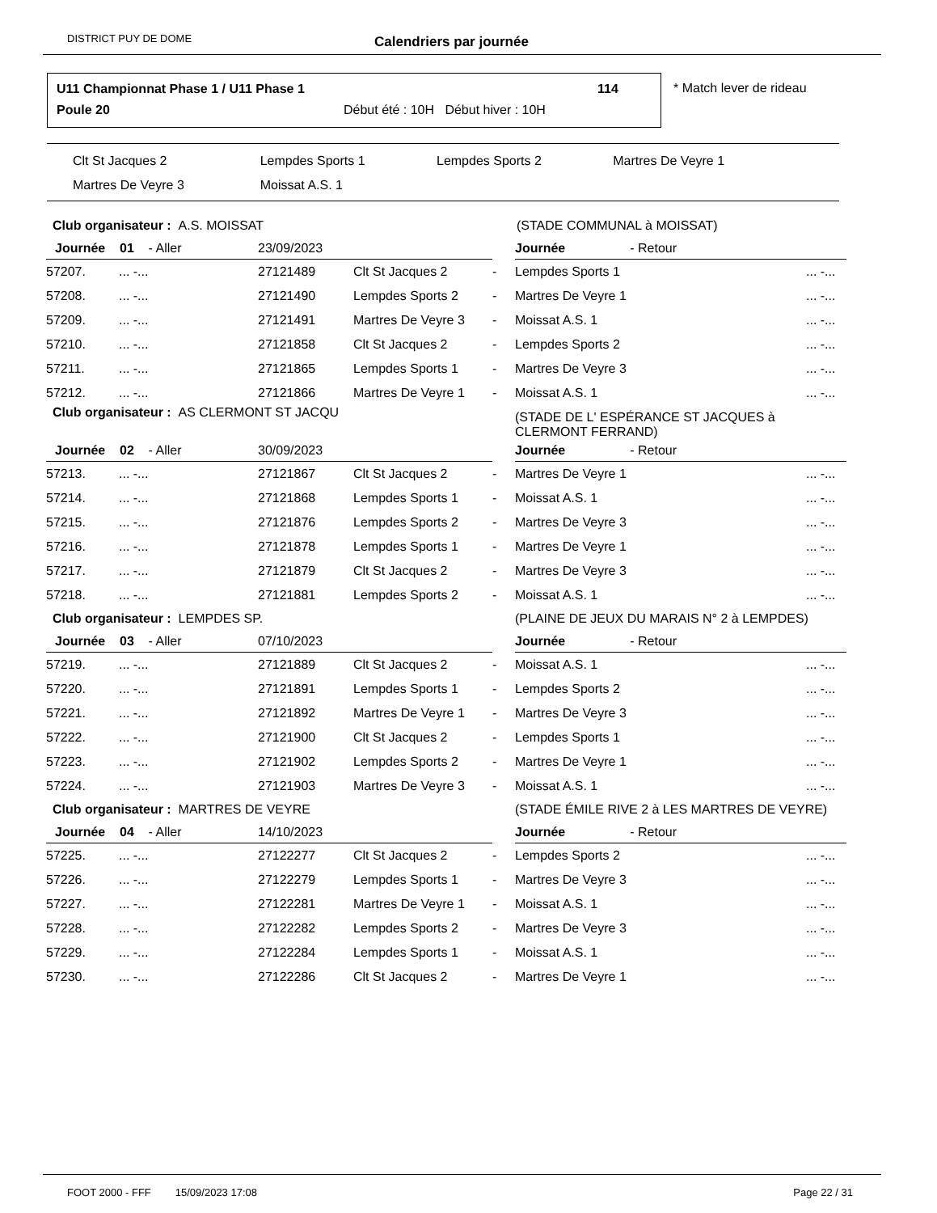DISTRICT PUY DE DOME Calendriers par journée
U11 Championnat Phase 1 / U11 Phase 1
114
Poule 20
Début été : 10H Début hiver : 10H
* Match lever de rideau
| Clt St Jacques 2 | Lempdes Sports 1 | Lempdes Sports 2 | Martres De Veyre 1 |
| Martres De Veyre 3 | Moissat A.S. 1 | | |
| Club organisateur : A.S. MOISSAT | | | | | (STADE COMMUNAL à MOISSAT) | |
| Journée 01 - Aller | | 23/09/2023 | | | Journée - Retour | |
| 57207. | ... -... | 27121489 | Clt St Jacques 2 | - | Lempdes Sports 1 | ... -... |
| 57208. | ... -... | 27121490 | Lempdes Sports 2 | - | Martres De Veyre 1 | ... -... |
| 57209. | ... -... | 27121491 | Martres De Veyre 3 | - | Moissat A.S. 1 | ... -... |
| 57210. | ... -... | 27121858 | Clt St Jacques 2 | - | Lempdes Sports 2 | ... -... |
| 57211. | ... -... | 27121865 | Lempdes Sports 1 | - | Martres De Veyre 3 | ... -... |
| 57212. | ... -... | 27121866 | Martres De Veyre 1 | - | Moissat A.S. 1 | ... -... |
| Club organisateur : AS CLERMONT ST JACQU | | | | | (STADE DE L' ESPÉRANCE ST JACQUES à CLERMONT FERRAND) | |
| Journée 02 - Aller | | 30/09/2023 | | | Journée - Retour | |
| 57213. | ... -... | 27121867 | Clt St Jacques 2 | - | Martres De Veyre 1 | ... -... |
| 57214. | ... -... | 27121868 | Lempdes Sports 1 | - | Moissat A.S. 1 | ... -... |
| 57215. | ... -... | 27121876 | Lempdes Sports 2 | - | Martres De Veyre 3 | ... -... |
| 57216. | ... -... | 27121878 | Lempdes Sports 1 | - | Martres De Veyre 1 | ... -... |
| 57217. | ... -... | 27121879 | Clt St Jacques 2 | - | Martres De Veyre 3 | ... -... |
| 57218. | ... -... | 27121881 | Lempdes Sports 2 | - | Moissat A.S. 1 | ... -... |
| Club organisateur : LEMPDES SP. | | | | | (PLAINE DE JEUX DU MARAIS N° 2 à LEMPDES) | |
| Journée 03 - Aller | | 07/10/2023 | | | Journée - Retour | |
| 57219. | ... -... | 27121889 | Clt St Jacques 2 | - | Moissat A.S. 1 | ... -... |
| 57220. | ... -... | 27121891 | Lempdes Sports 1 | - | Lempdes Sports 2 | ... -... |
| 57221. | ... -... | 27121892 | Martres De Veyre 1 | - | Martres De Veyre 3 | ... -... |
| 57222. | ... -... | 27121900 | Clt St Jacques 2 | - | Lempdes Sports 1 | ... -... |
| 57223. | ... -... | 27121902 | Lempdes Sports 2 | - | Martres De Veyre 1 | ... -... |
| 57224. | ... -... | 27121903 | Martres De Veyre 3 | - | Moissat A.S. 1 | ... -... |
| Club organisateur : MARTRES DE VEYRE | | | | | (STADE ÉMILE RIVE 2 à LES MARTRES DE VEYRE) | |
| Journée 04 - Aller | | 14/10/2023 | | | Journée - Retour | |
| 57225. | ... -... | 27122277 | Clt St Jacques 2 | - | Lempdes Sports 2 | ... -... |
| 57226. | ... -... | 27122279 | Lempdes Sports 1 | - | Martres De Veyre 3 | ... -... |
| 57227. | ... -... | 27122281 | Martres De Veyre 1 | - | Moissat A.S. 1 | ... -... |
| 57228. | ... -... | 27122282 | Lempdes Sports 2 | - | Martres De Veyre 3 | ... -... |
| 57229. | ... -... | 27122284 | Lempdes Sports 1 | - | Moissat A.S. 1 | ... -... |
| 57230. | ... -... | 27122286 | Clt St Jacques 2 | - | Martres De Veyre 1 | ... -... |
FOOT 2000 - FFF 15/09/2023 17:08 Page 22 / 31